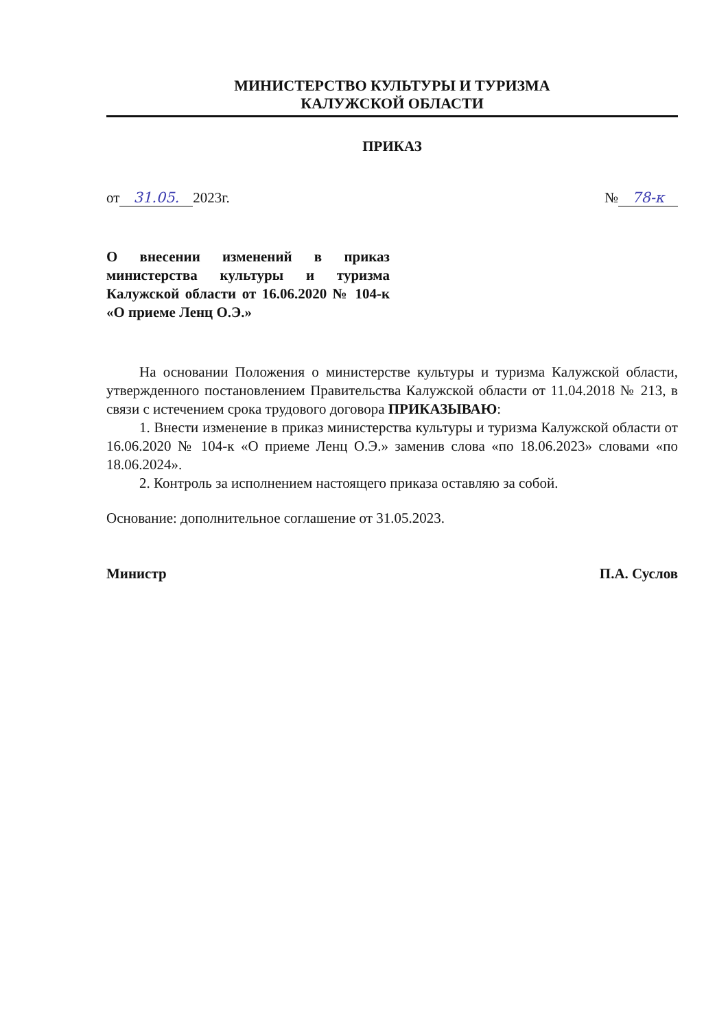МИНИСТЕРСТВО КУЛЬТУРЫ И ТУРИЗМА
КАЛУЖСКОЙ ОБЛАСТИ
ПРИКАЗ
от 31.05. 2023г. № 78-к
О внесении изменений в приказ министерства культуры и туризма Калужской области от 16.06.2020 № 104-к «О приеме Ленц О.Э.»
На основании Положения о министерстве культуры и туризма Калужской области, утвержденного постановлением Правительства Калужской области от 11.04.2018 № 213, в связи с истечением срока трудового договора ПРИКАЗЫВАЮ:
1. Внести изменение в приказ министерства культуры и туризма Калужской области от 16.06.2020 № 104-к «О приеме Ленц О.Э.» заменив слова «по 18.06.2023» словами «по 18.06.2024».
2. Контроль за исполнением настоящего приказа оставляю за собой.
Основание: дополнительное соглашение от 31.05.2023.
Министр П.А. Суслов